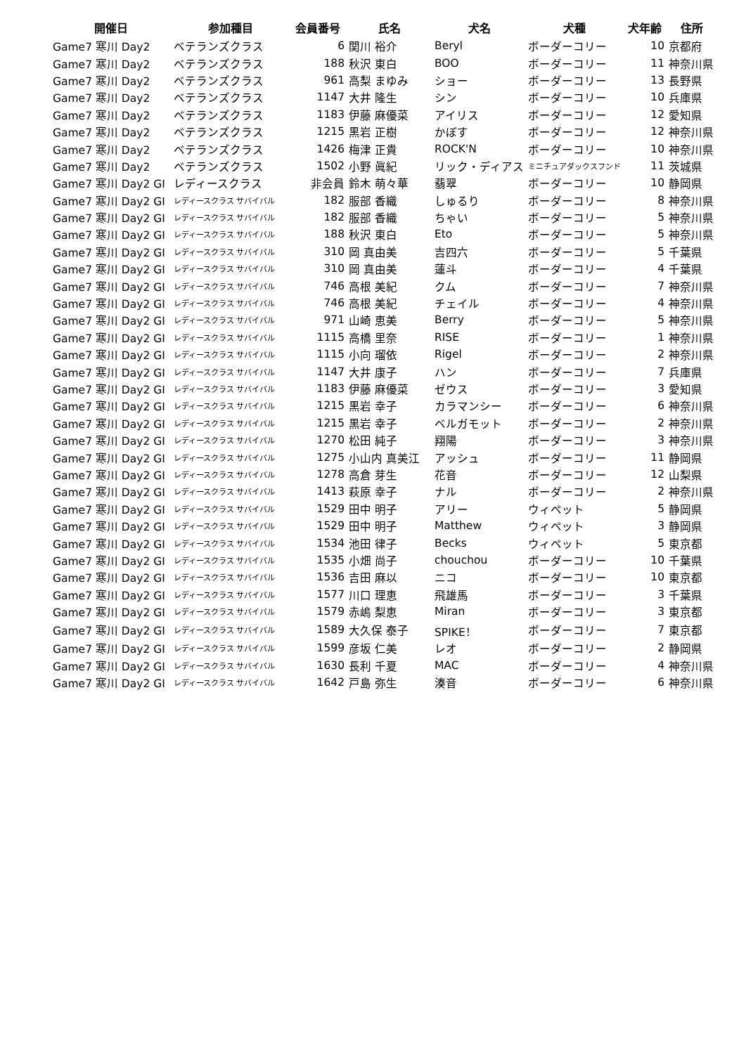| 開催日 | 参加種目 | 会員番号 | 氏名 | 犬名 | 犬種 | 犬年齢 | 住所 |
| --- | --- | --- | --- | --- | --- | --- | --- |
| Game7 寒川 Day2 | ベテランズクラス | 6 | 関川 裕介 | Beryl | ボーダーコリー | 10 | 京都府 |
| Game7 寒川 Day2 | ベテランズクラス | 188 | 秋沢 東白 | BOO | ボーダーコリー | 11 | 神奈川県 |
| Game7 寒川 Day2 | ベテランズクラス | 961 | 高梨 まゆみ | ショー | ボーダーコリー | 13 | 長野県 |
| Game7 寒川 Day2 | ベテランズクラス | 1147 | 大井 隆生 | シン | ボーダーコリー | 10 | 兵庫県 |
| Game7 寒川 Day2 | ベテランズクラス | 1183 | 伊藤 麻優菜 | アイリス | ボーダーコリー | 12 | 愛知県 |
| Game7 寒川 Day2 | ベテランズクラス | 1215 | 黒岩 正樹 | かぼす | ボーダーコリー | 12 | 神奈川県 |
| Game7 寒川 Day2 | ベテランズクラス | 1426 | 梅津 正貴 | ROCK'N | ボーダーコリー | 10 | 神奈川県 |
| Game7 寒川 Day2 | ベテランズクラス | 1502 | 小野 眞紀 | リック・ディアス | ミニチュアダックスフンド | 11 | 茨城県 |
| Game7 寒川 Day2 GI | レディースクラス | 非会員 | 鈴木 萌々華 | 翡翠 | ボーダーコリー | 10 | 静岡県 |
| Game7 寒川 Day2 GI | レディースクラス サバイバル | 182 | 服部 香織 | しゅるり | ボーダーコリー | 8 | 神奈川県 |
| Game7 寒川 Day2 GI | レディースクラス サバイバル | 182 | 服部 香織 | ちゃい | ボーダーコリー | 5 | 神奈川県 |
| Game7 寒川 Day2 GI | レディースクラス サバイバル | 188 | 秋沢 東白 | Eto | ボーダーコリー | 5 | 神奈川県 |
| Game7 寒川 Day2 GI | レディースクラス サバイバル | 310 | 岡 真由美 | 吉四六 | ボーダーコリー | 5 | 千葉県 |
| Game7 寒川 Day2 GI | レディースクラス サバイバル | 310 | 岡 真由美 | 蓮斗 | ボーダーコリー | 4 | 千葉県 |
| Game7 寒川 Day2 GI | レディースクラス サバイバル | 746 | 高根 美紀 | クム | ボーダーコリー | 7 | 神奈川県 |
| Game7 寒川 Day2 GI | レディースクラス サバイバル | 746 | 高根 美紀 | チェイル | ボーダーコリー | 4 | 神奈川県 |
| Game7 寒川 Day2 GI | レディースクラス サバイバル | 971 | 山崎 恵美 | Berry | ボーダーコリー | 5 | 神奈川県 |
| Game7 寒川 Day2 GI | レディースクラス サバイバル | 1115 | 高橋 里奈 | RISE | ボーダーコリー | 1 | 神奈川県 |
| Game7 寒川 Day2 GI | レディースクラス サバイバル | 1115 | 小向 瑠依 | Rigel | ボーダーコリー | 2 | 神奈川県 |
| Game7 寒川 Day2 GI | レディースクラス サバイバル | 1147 | 大井 康子 | ハン | ボーダーコリー | 7 | 兵庫県 |
| Game7 寒川 Day2 GI | レディースクラス サバイバル | 1183 | 伊藤 麻優菜 | ゼウス | ボーダーコリー | 3 | 愛知県 |
| Game7 寒川 Day2 GI | レディースクラス サバイバル | 1215 | 黒岩 幸子 | カラマンシー | ボーダーコリー | 6 | 神奈川県 |
| Game7 寒川 Day2 GI | レディースクラス サバイバル | 1215 | 黒岩 幸子 | ベルガモット | ボーダーコリー | 2 | 神奈川県 |
| Game7 寒川 Day2 GI | レディースクラス サバイバル | 1270 | 松田 純子 | 翔陽 | ボーダーコリー | 3 | 神奈川県 |
| Game7 寒川 Day2 GI | レディースクラス サバイバル | 1275 | 小山内 真美江 | アッシュ | ボーダーコリー | 11 | 静岡県 |
| Game7 寒川 Day2 GI | レディースクラス サバイバル | 1278 | 高倉 芽生 | 花音 | ボーダーコリー | 12 | 山梨県 |
| Game7 寒川 Day2 GI | レディースクラス サバイバル | 1413 | 萩原 幸子 | ナル | ボーダーコリー | 2 | 神奈川県 |
| Game7 寒川 Day2 GI | レディースクラス サバイバル | 1529 | 田中 明子 | アリー | ウィペット | 5 | 静岡県 |
| Game7 寒川 Day2 GI | レディースクラス サバイバル | 1529 | 田中 明子 | Matthew | ウィペット | 3 | 静岡県 |
| Game7 寒川 Day2 GI | レディースクラス サバイバル | 1534 | 池田 律子 | Becks | ウィペット | 5 | 東京都 |
| Game7 寒川 Day2 GI | レディースクラス サバイバル | 1535 | 小畑 尚子 | chouchou | ボーダーコリー | 10 | 千葉県 |
| Game7 寒川 Day2 GI | レディースクラス サバイバル | 1536 | 吉田 麻以 | ニコ | ボーダーコリー | 10 | 東京都 |
| Game7 寒川 Day2 GI | レディースクラス サバイバル | 1577 | 川口 理恵 | 飛雄馬 | ボーダーコリー | 3 | 千葉県 |
| Game7 寒川 Day2 GI | レディースクラス サバイバル | 1579 | 赤嶋 梨恵 | Miran | ボーダーコリー | 3 | 東京都 |
| Game7 寒川 Day2 GI | レディースクラス サバイバル | 1589 | 大久保 泰子 | SPIKE！ | ボーダーコリー | 7 | 東京都 |
| Game7 寒川 Day2 GI | レディースクラス サバイバル | 1599 | 彦坂 仁美 | レオ | ボーダーコリー | 2 | 静岡県 |
| Game7 寒川 Day2 GI | レディースクラス サバイバル | 1630 | 長利 千夏 | MAC | ボーダーコリー | 4 | 神奈川県 |
| Game7 寒川 Day2 GI | レディースクラス サバイバル | 1642 | 戸島 弥生 | 湊音 | ボーダーコリー | 6 | 神奈川県 |